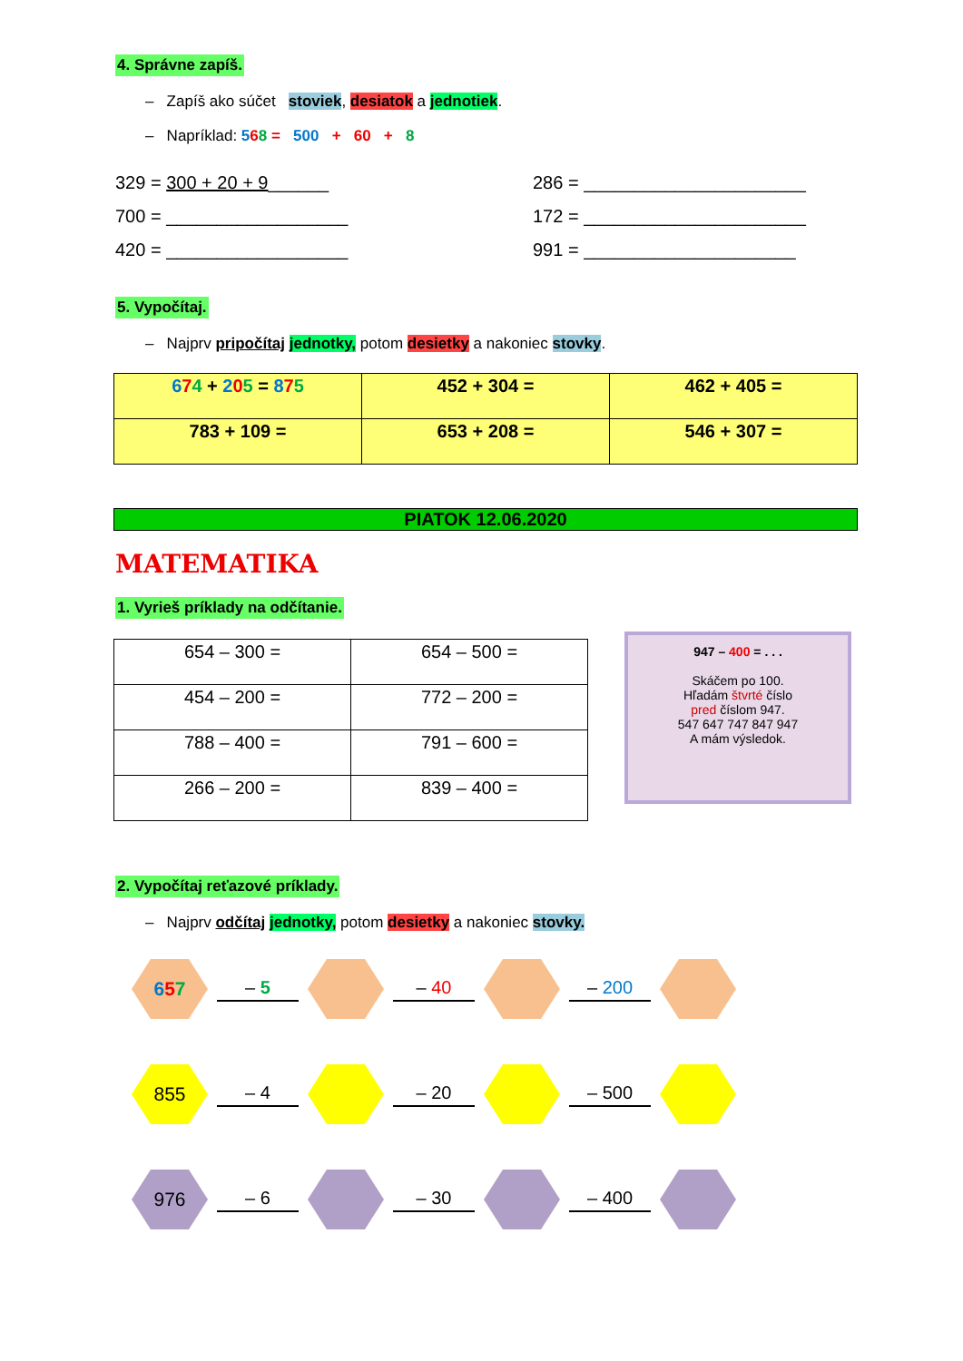4. Správne zapíš.
– Zapíš ako súčet stoviek, desiatok a jednotiek.
– Napríklad: 568 = 500 + 60 + 8
329 = 300 + 20 + 9______ 286 = ______________________
700 = __________________ 172 = ______________________
420 = __________________ 991 = _____________________
5. Vypočítaj.
– Najprv pripočítaj jednotky, potom desietky a nakoniec stovky.
| 6 7 4 + 2 0 5 = 8 7 5 | 452 + 304 = | 462 + 405 = |
| 783 + 109 = | 653 + 208 = | 546 + 307 = |
PIATOK 12.06.2020
MATEMATIKA
1. Vyrieš príklady na odčítanie.
| 654 – 300 = | 654 – 500 = |
| 454 – 200 = | 772 – 200 = |
| 788 – 400 = | 791 – 600 = |
| 266 – 200 = | 839 – 400 = |
947 – 400 = . . .
Skáčem po 100.
Hľadám štvrté číslo
pred číslom 947.
547 647 747 847 947
A mám výsledok.
2. Vypočítaj reťazové príklady.
– Najprv odčítaj jednotky, potom desietky a nakoniec stovky.
657
– 5 – 40 – 200
855
– 4 – 20 – 500
976
– 6 – 30 – 400